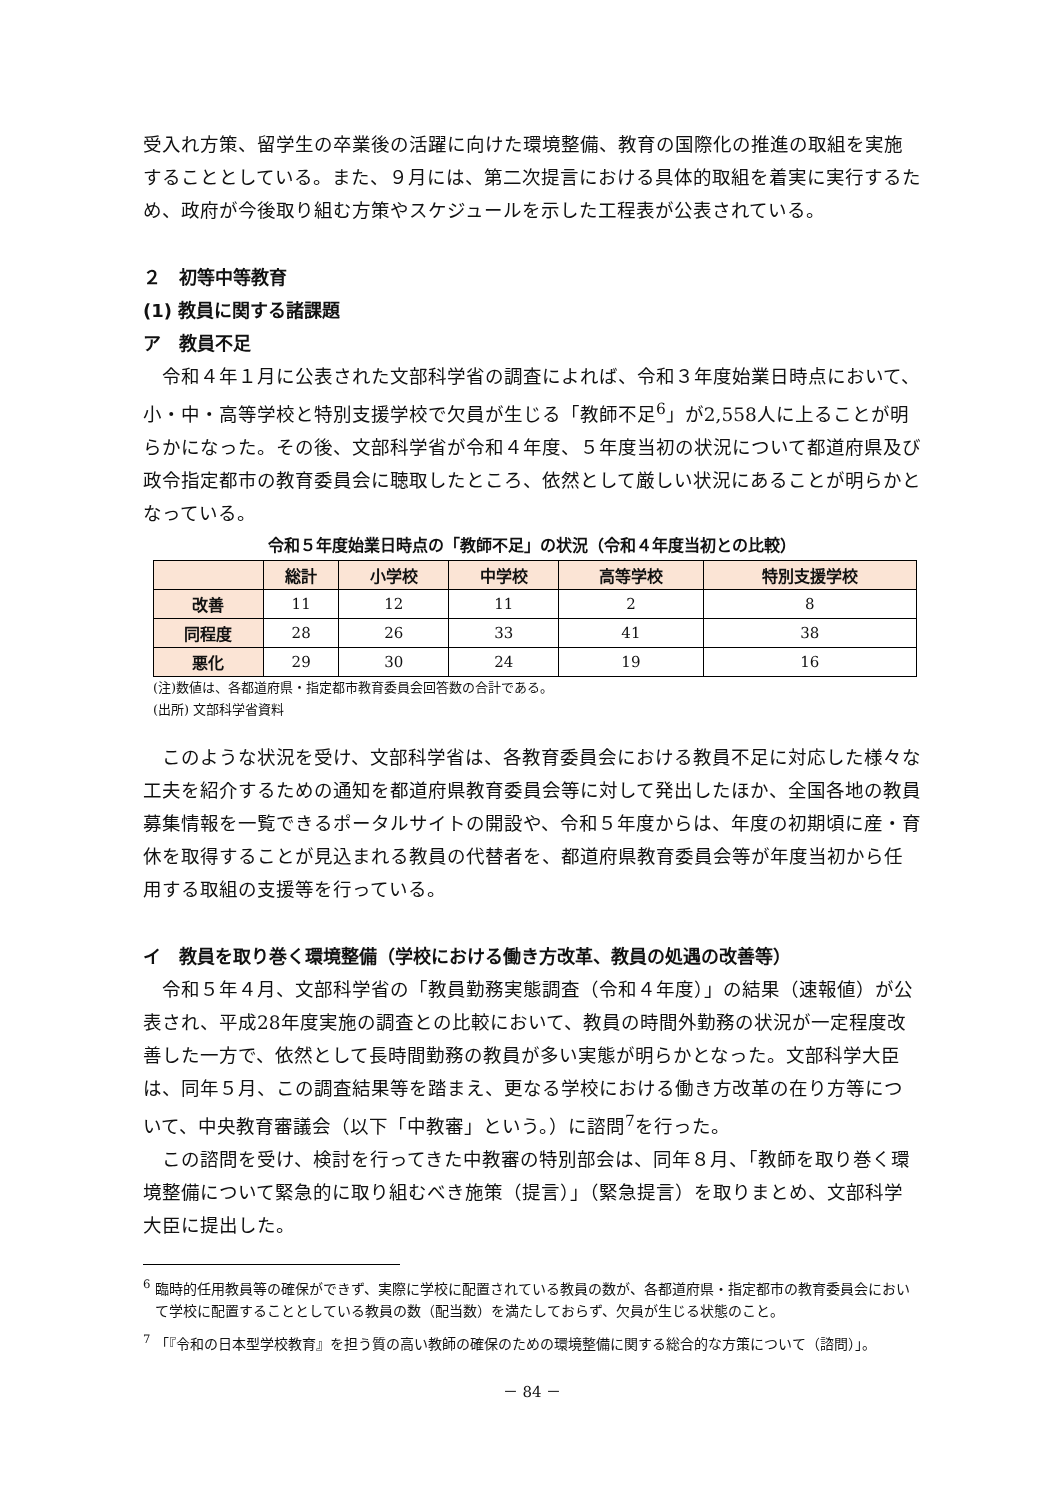受入れ方策、留学生の卒業後の活躍に向けた環境整備、教育の国際化の推進の取組を実施することとしている。また、９月には、第二次提言における具体的取組を着実に実行するため、政府が今後取り組む方策やスケジュールを示した工程表が公表されている。
２　初等中等教育
(1) 教員に関する諸課題
ア　教員不足
令和４年１月に公表された文部科学省の調査によれば、令和３年度始業日時点において、小・中・高等学校と特別支援学校で欠員が生じる「教師不足<sup>6</sup>」が2,558人に上ることが明らかになった。その後、文部科学省が令和４年度、５年度当初の状況について都道府県及び政令指定都市の教育委員会に聴取したところ、依然として厳しい状況にあることが明らかとなっている。
令和５年度始業日時点の「教師不足」の状況（令和４年度当初との比較）
| | 総計 | 小学校 | 中学校 | 高等学校 | 特別支援学校 |
| --- | --- | --- | --- | --- | --- |
| 改善 | 11 | 12 | 11 | 2 | 8 |
| 同程度 | 28 | 26 | 33 | 41 | 38 |
| 悪化 | 29 | 30 | 24 | 19 | 16 |
(注)数値は、各都道府県・指定都市教育委員会回答数の合計である。
(出所) 文部科学省資料
このような状況を受け、文部科学省は、各教育委員会における教員不足に対応した様々な工夫を紹介するための通知を都道府県教育委員会等に対して発出したほか、全国各地の教員募集情報を一覧できるポータルサイトの開設や、令和５年度からは、年度の初期頃に産・育休を取得することが見込まれる教員の代替者を、都道府県教育委員会等が年度当初から任用する取組の支援等を行っている。
イ　教員を取り巻く環境整備（学校における働き方改革、教員の処遇の改善等）
令和５年４月、文部科学省の「教員勤務実態調査（令和４年度）」の結果（速報値）が公表され、平成28年度実施の調査との比較において、教員の時間外勤務の状況が一定程度改善した一方で、依然として長時間勤務の教員が多い実態が明らかとなった。文部科学大臣は、同年５月、この調査結果等を踏まえ、更なる学校における働き方改革の在り方等について、中央教育審議会（以下「中教審」という。）に諮問<sup>7</sup>を行った。
この諮問を受け、検討を行ってきた中教審の特別部会は、同年８月、「教師を取り巻く環境整備について緊急的に取り組むべき施策（提言）」（緊急提言）を取りまとめ、文部科学大臣に提出した。
<sup>6</sup> 臨時的任用教員等の確保ができず、実際に学校に配置されている教員の数が、各都道府県・指定都市の教育委員会において学校に配置することとしている教員の数（配当数）を満たしておらず、欠員が生じる状態のこと。
<sup>7</sup> 「『令和の日本型学校教育』を担う質の高い教師の確保のための環境整備に関する総合的な方策について（諮問）」。
－ 84 －